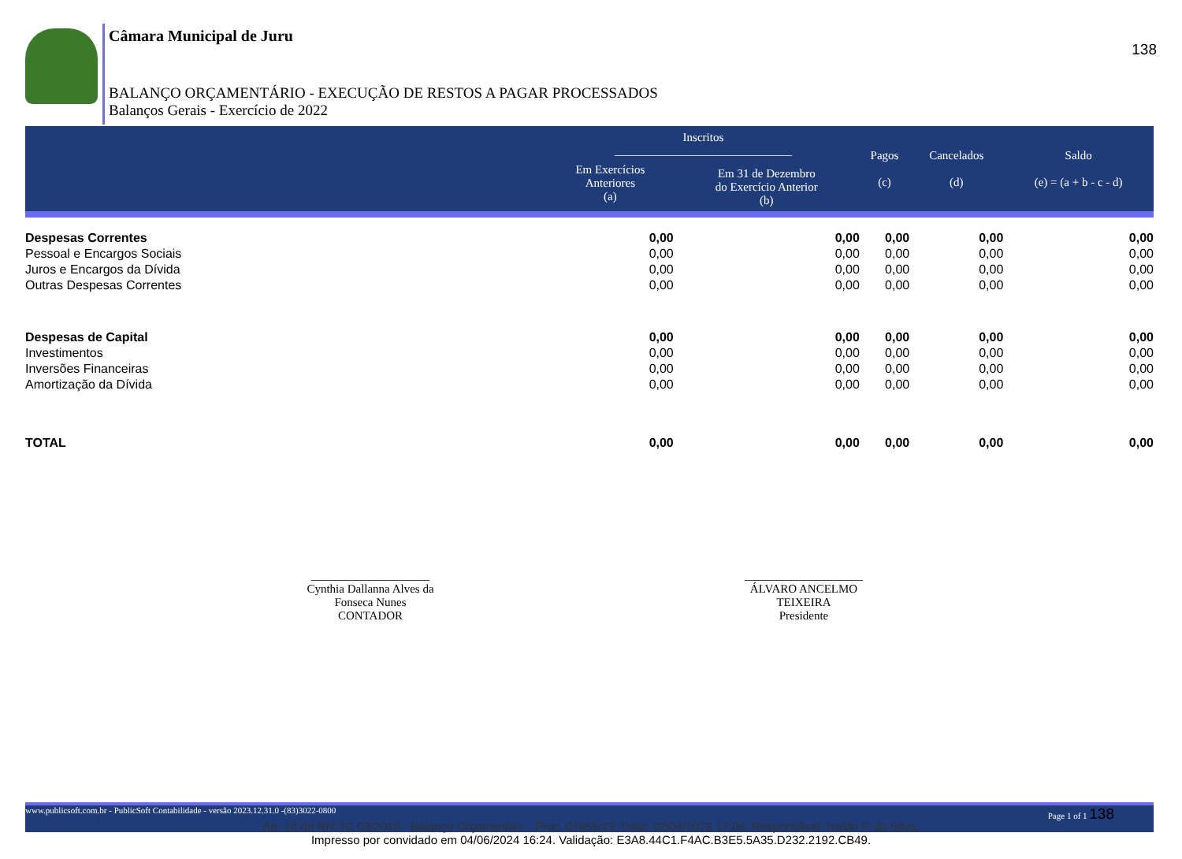138
Câmara Municipal de Juru
BALANÇO ORÇAMENTÁRIO - EXECUÇÃO DE RESTOS A PAGAR PROCESSADOS
Balanços Gerais - Exercício de 2022
| | Inscritos ______________________________ | | Pagos (c) | Cancelados (d) | Saldo (e) = (a + b - c - d) |
| --- | --- | --- | --- | --- | --- |
| | Em Exercícios Anteriores (a) | Em 31 de Dezembro do Exercício Anterior (b) | | | |
| Despesas Correntes | 0,00 | 0,00 | 0,00 | 0,00 | 0,00 |
| Pessoal e Encargos Sociais | 0,00 | 0,00 | 0,00 | 0,00 | 0,00 |
| Juros e Encargos da Dívida | 0,00 | 0,00 | 0,00 | 0,00 | 0,00 |
| Outras Despesas Correntes | 0,00 | 0,00 | 0,00 | 0,00 | 0,00 |
| Despesas de Capital | 0,00 | 0,00 | 0,00 | 0,00 | 0,00 |
| Investimentos | 0,00 | 0,00 | 0,00 | 0,00 | 0,00 |
| Inversões Financeiras | 0,00 | 0,00 | 0,00 | 0,00 | 0,00 |
| Amortização da Dívida | 0,00 | 0,00 | 0,00 | 0,00 | 0,00 |
| TOTAL | 0,00 | 0,00 | 0,00 | 0,00 | 0,00 |
____________________
Cynthia Dallanna Alves da
Fonseca Nunes
CONTADOR
____________________
ÁLVARO ANCELMO
TEIXEIRA
Presidente
www.publicsoft.com.br - PublicSoft Contabilidade - versão 2023.12.31.0 -(83)3022-0800 Page 1 of 1 138
Art. 14 da RN-TC 03/2010 - Balanço Orçamentári... Proc. 01955/23. Data: 02/04/2023 17:06. Responsável: Ivaldo F. da Silva.
Impresso por convidado em 04/06/2024 16:24. Validação: E3A8.44C1.F4AC.B3E5.5A35.D232.2192.CB49.